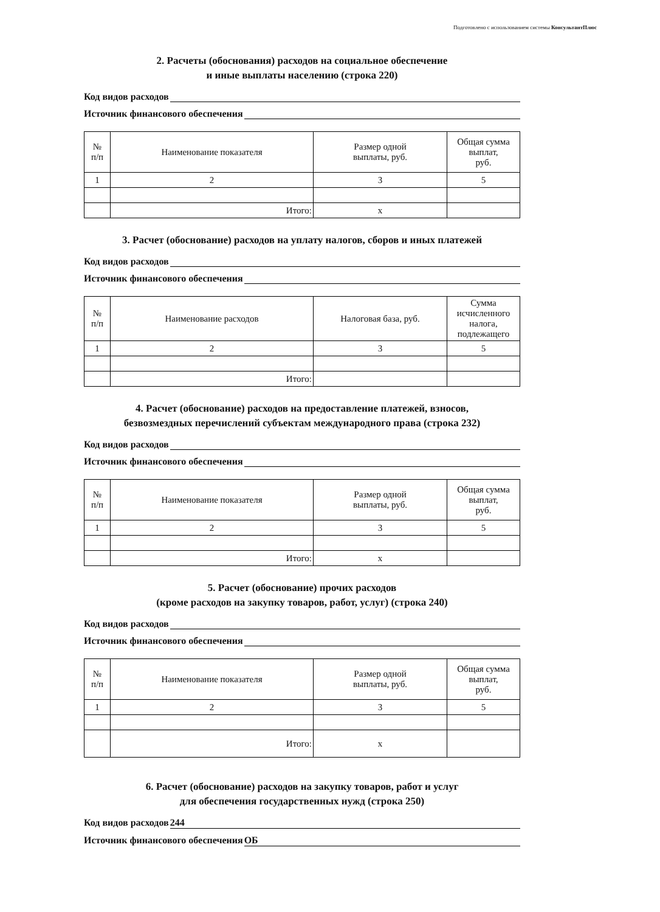Подготовлено с использованием системы КонсультантПлюс
2. Расчеты (обоснования) расходов на социальное обеспечение
и иные выплаты населению (строка 220)
Код видов расходов
Источник финансового обеспечения
| № п/п | Наименование показателя | Размер одной выплаты, руб. | Общая сумма выплат, руб. |
| --- | --- | --- | --- |
| 1 | 2 | 3 | 5 |
| | Итого: | x | |
3. Расчет (обоснование) расходов на уплату налогов, сборов и иных платежей
Код видов расходов
Источник финансового обеспечения
| № п/п | Наименование расходов | Налоговая база, руб. | Сумма исчисленного налога, подлежащего |
| --- | --- | --- | --- |
| 1 | 2 | 3 | 5 |
| | Итого: | | |
4. Расчет (обоснование) расходов на предоставление платежей, взносов,
безвозмездных перечислений субъектам международного права (строка 232)
Код видов расходов
Источник финансового обеспечения
| № п/п | Наименование показателя | Размер одной выплаты, руб. | Общая сумма выплат, руб. |
| --- | --- | --- | --- |
| 1 | 2 | 3 | 5 |
| | Итого: | x | |
5. Расчет (обоснование) прочих расходов
(кроме расходов на закупку товаров, работ, услуг) (строка 240)
Код видов расходов
Источник финансового обеспечения
| № п/п | Наименование показателя | Размер одной выплаты, руб. | Общая сумма выплат, руб. |
| --- | --- | --- | --- |
| 1 | 2 | 3 | 5 |
| | Итого: | x | |
6. Расчет (обоснование) расходов на закупку товаров, работ и услуг
для обеспечения государственных нужд (строка 250)
Код видов расходов 244
Источник финансового обеспечения ОБ